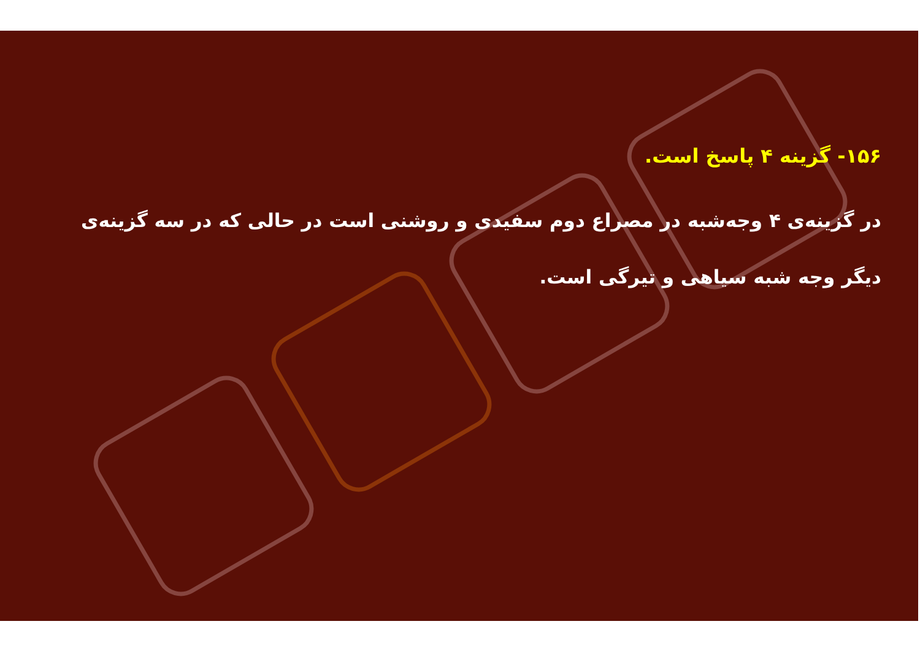۱۵۶- گزینه ۴ پاسخ است.
در گزینه‌ی ۴ وجه‌شبه در مصراع دوم سفیدی و روشنی است در حالی که در سه گزینه‌ی دیگر وجه شبه سیاهی و تیرگی است.